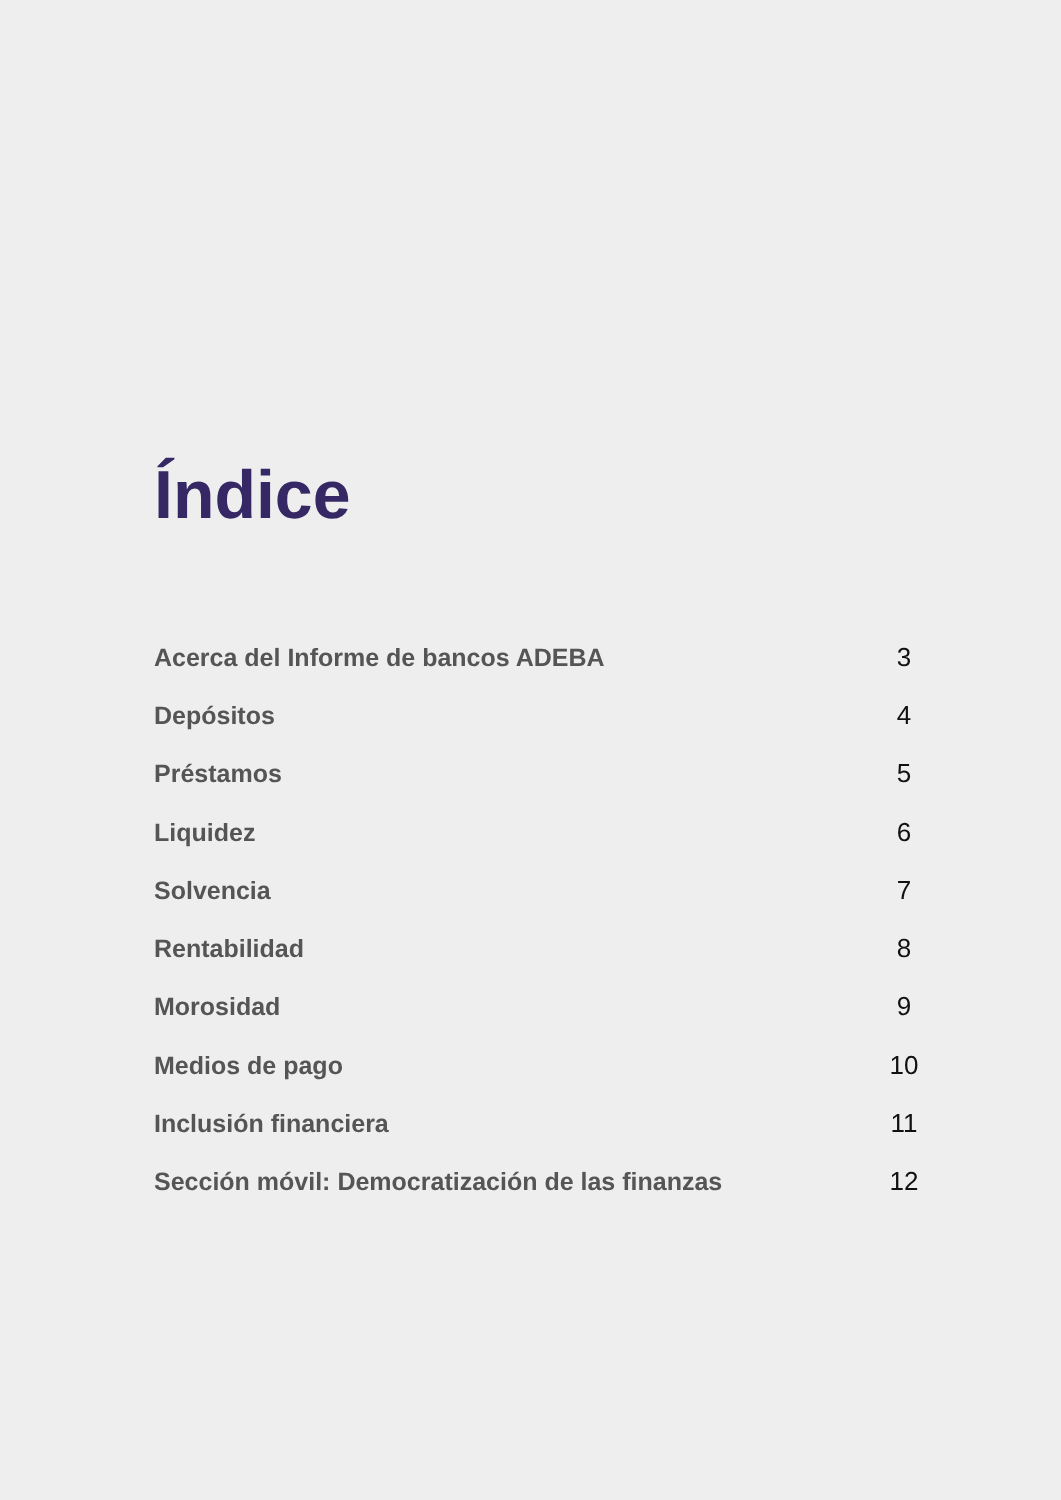Índice
| Acerca del Informe de bancos ADEBA | 3 |
| Depósitos | 4 |
| Préstamos | 5 |
| Liquidez | 6 |
| Solvencia | 7 |
| Rentabilidad | 8 |
| Morosidad | 9 |
| Medios de pago | 10 |
| Inclusión financiera | 11 |
| Sección móvil: Democratización de las finanzas | 12 |